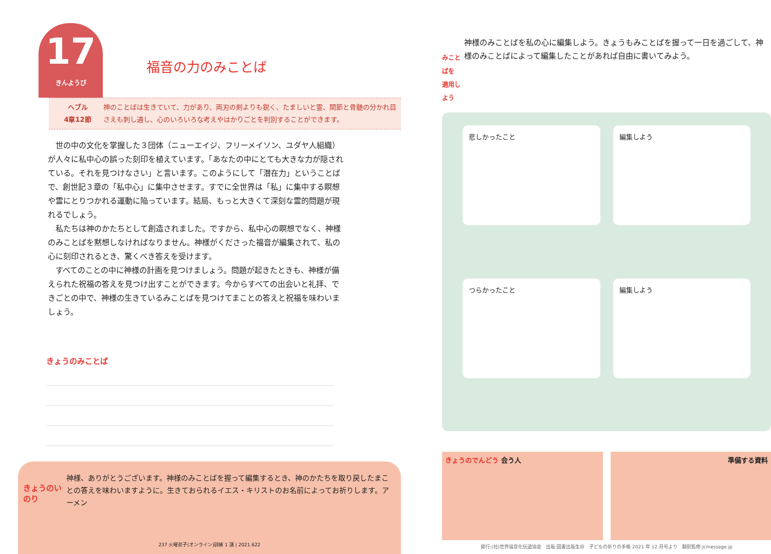17
きんようび
福音の力のみことば
ヘブル
4章12節
神のことばは生きていて、力があり、両刃の剣よりも鋭く、たましいと霊、関節と骨髄の分かれ目さえも刺し通し、心のいろいろな考えやはかりごとを判別することができます。
　世の中の文化を掌握した３団体（ニューエイジ、フリーメイソン、ユダヤ人組織）が人々に私中心の誤った刻印を植えています。「あなたの中にとても大きな力が隠されている。それを見つけなさい」と言います。このようにして「潜在力」ということばで、創世記３章の「私中心」に集中させます。すでに全世界は「私」に集中する瞑想や霊にとりつかれる運動に陥っています。結局、もっと大きくて深刻な霊的問題が現れるでしょう。
　私たちは神のかたちとして創造されました。ですから、私中心の瞑想でなく、神様のみことばを黙想しなければなりません。神様がくださった福音が編集されて、私の心に刻印されるとき、驚くべき答えを受けます。
　すべてのことの中に神様の計画を見つけましょう。問題が起きたときも、神様が備えられた祝福の答えを見つけ出すことができます。今からすべての出会いと礼拝、できごとの中で、神様の生きているみことばを見つけてまことの答えと祝福を味わいましょう。
きょうのみことば
きょうのいのり
神様、ありがとうございます。神様のみことばを握って編集するとき、神のかたちを取り戻したまことの答えを味わいますように。生きておられるイエス・キリストのお名前によってお祈りします。アーメン
237 火曜弟子(オンライン)訓練 1 講 | 2021.622
みことばを
適用しよう
神様のみことばを私の心に編集しよう。きょうもみことばを握って一日を過ごして、神様のみことばによって編集したことがあれば自由に書いてみよう。
悲しかったこと
編集しよう
つらかったこと
編集しよう
きょうのでんどう 会う人 準備する資料
発行:(社)世界福音化伝道協会　出版:図書出版生命　子どもの祈りの手帳 2021 年 12 月号より　翻訳監修:jcmessage.jp